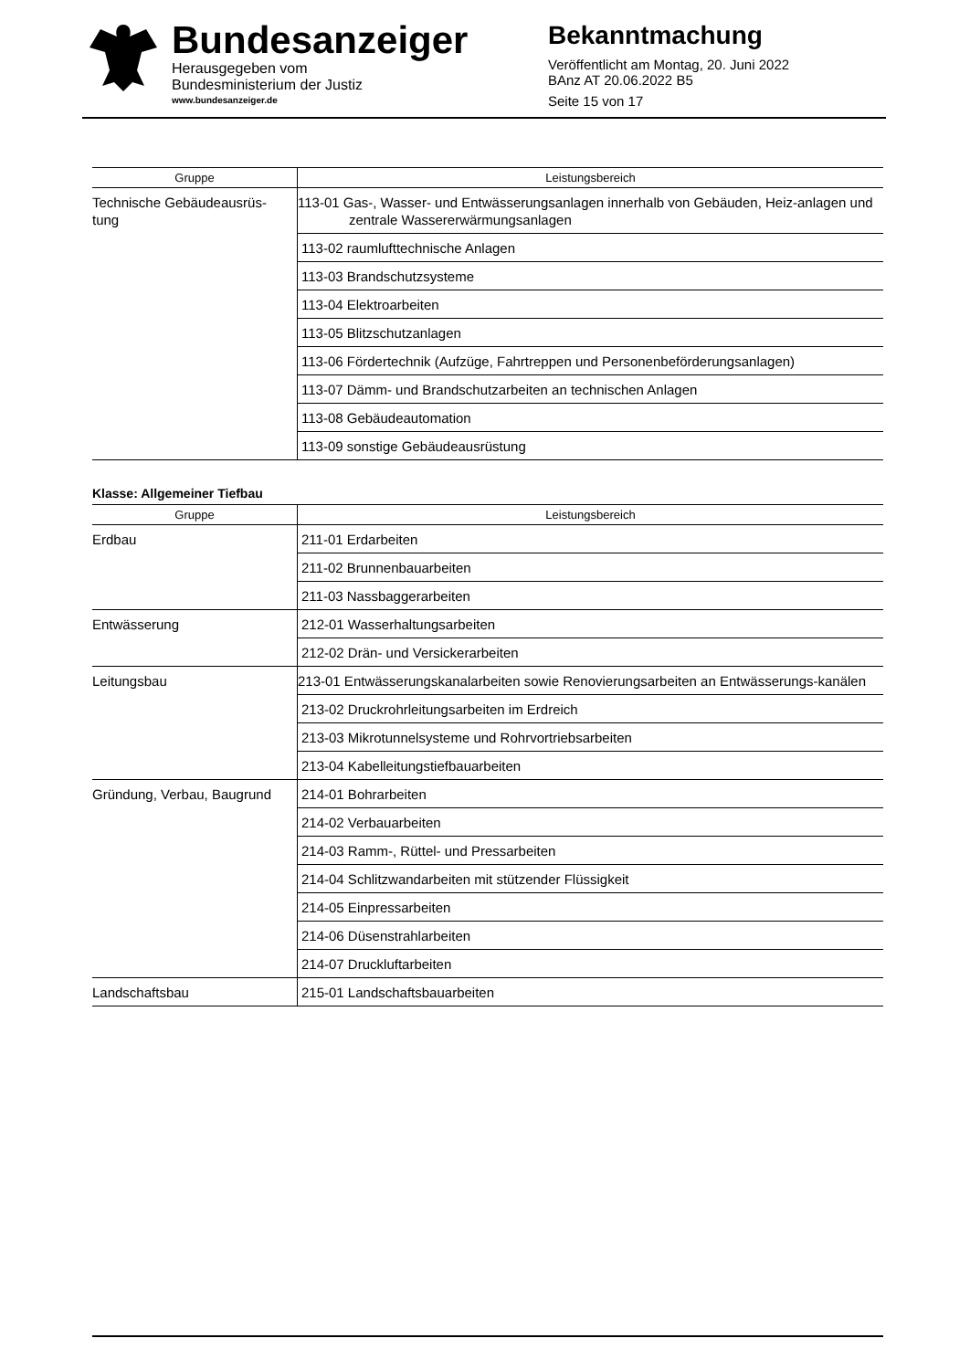Bundesanzeiger
Herausgegeben vom
Bundesministerium der Justiz
www.bundesanzeiger.de
Bekanntmachung
Veröffentlicht am Montag, 20. Juni 2022
BAnz AT 20.06.2022 B5
Seite 15 von 17
| Gruppe | Leistungsbereich |
| --- | --- |
| Technische Gebäudeausrüs- tung | 113-01 Gas-, Wasser- und Entwässerungsanlagen innerhalb von Gebäuden, Heiz-anlagen und zentrale Wassererwärmungsanlagen |
| | 113-02 raumlufttechnische Anlagen |
| | 113-03 Brandschutzsysteme |
| | 113-04 Elektroarbeiten |
| | 113-05 Blitzschutzanlagen |
| | 113-06 Fördertechnik (Aufzüge, Fahrtreppen und Personenbeförderungsanlagen) |
| | 113-07 Dämm- und Brandschutzarbeiten an technischen Anlagen |
| | 113-08 Gebäudeautomation |
| | 113-09 sonstige Gebäudeausrüstung |
Klasse: Allgemeiner Tiefbau
| Gruppe | Leistungsbereich |
| --- | --- |
| Erdbau | 211-01 Erdarbeiten |
| | 211-02 Brunnenbauarbeiten |
| | 211-03 Nassbaggerarbeiten |
| Entwässerung | 212-01 Wasserhaltungsarbeiten |
| | 212-02 Drän- und Versickerarbeiten |
| Leitungsbau | 213-01 Entwässerungskanalarbeiten sowie Renovierungsarbeiten an Entwässerungs-kanälen |
| | 213-02 Druckrohrleitungsarbeiten im Erdreich |
| | 213-03 Mikrotunnelsysteme und Rohrvortriebsarbeiten |
| | 213-04 Kabelleitungstiefbauarbeiten |
| Gründung, Verbau, Baugrund | 214-01 Bohrarbeiten |
| | 214-02 Verbauarbeiten |
| | 214-03 Ramm-, Rüttel- und Pressarbeiten |
| | 214-04 Schlitzwandarbeiten mit stützender Flüssigkeit |
| | 214-05 Einpressarbeiten |
| | 214-06 Düsenstrahlarbeiten |
| | 214-07 Druckluftarbeiten |
| Landschaftsbau | 215-01 Landschaftsbauarbeiten |